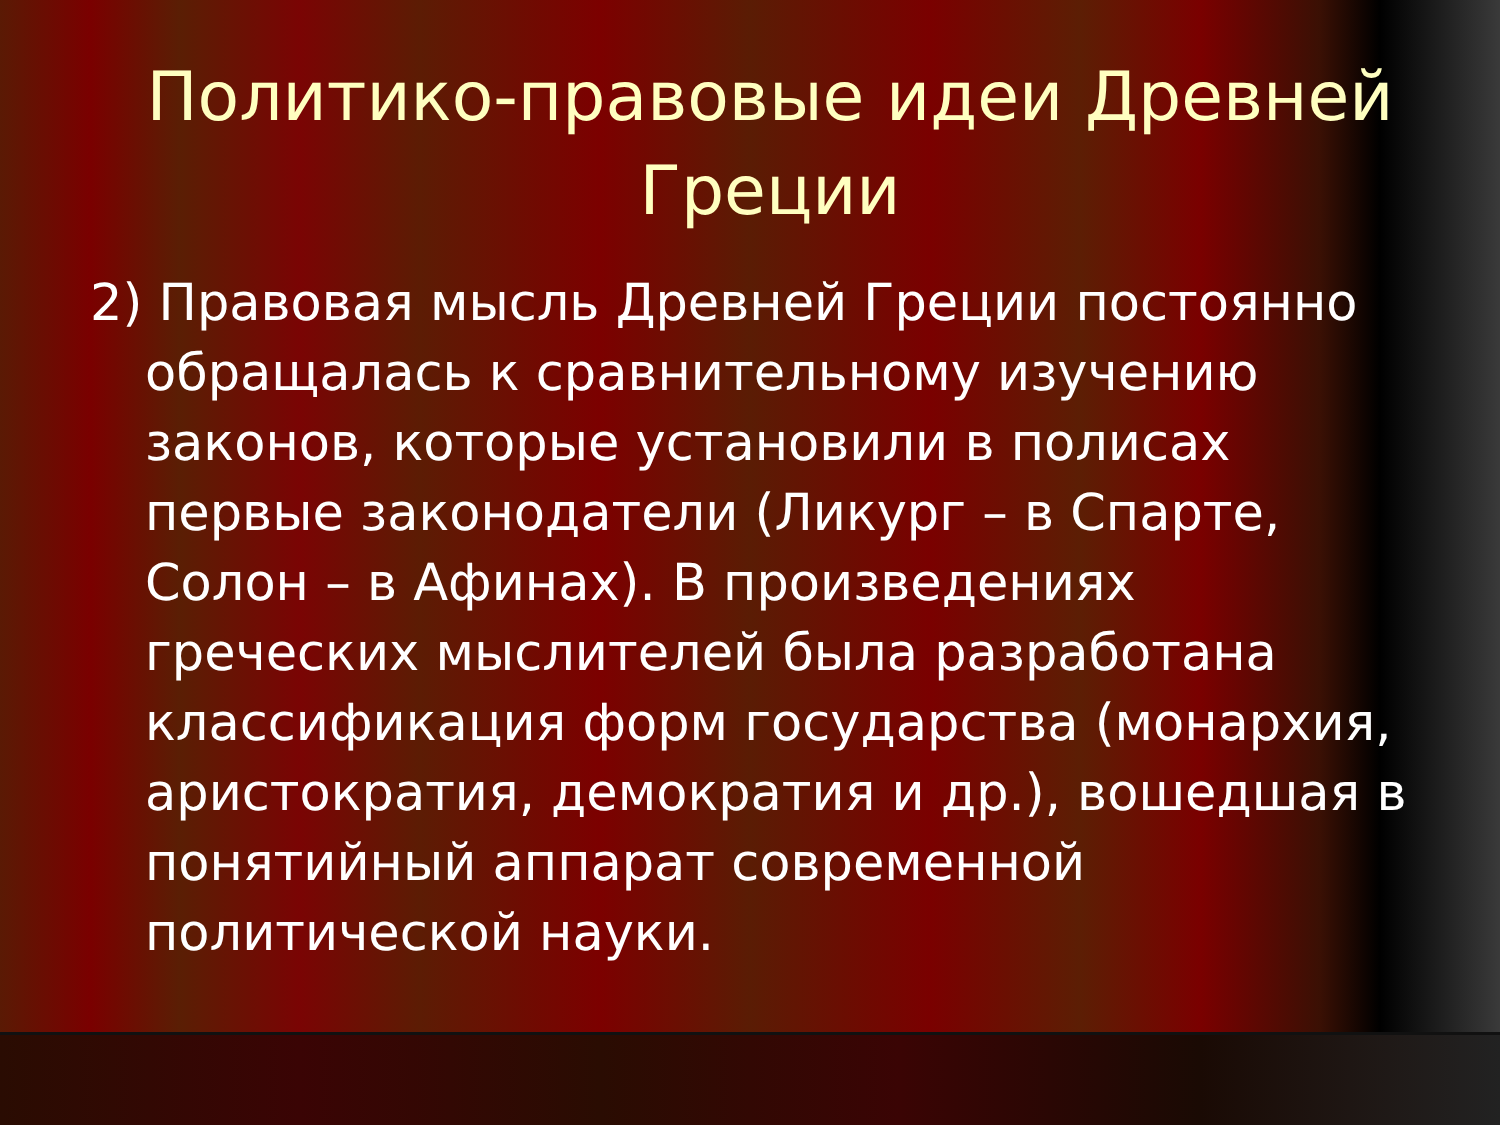Политико-правовые идеи Древней Греции
2) Правовая мысль Древней Греции постоянно обращалась к сравнительному изучению законов, которые установили в полисах первые законодатели (Ликург – в Спарте, Солон – в Афинах). В произведениях греческих мыслителей была разработана классификация форм государства (монархия, аристократия, демократия и др.), вошедшая в понятийный аппарат современной политической науки.